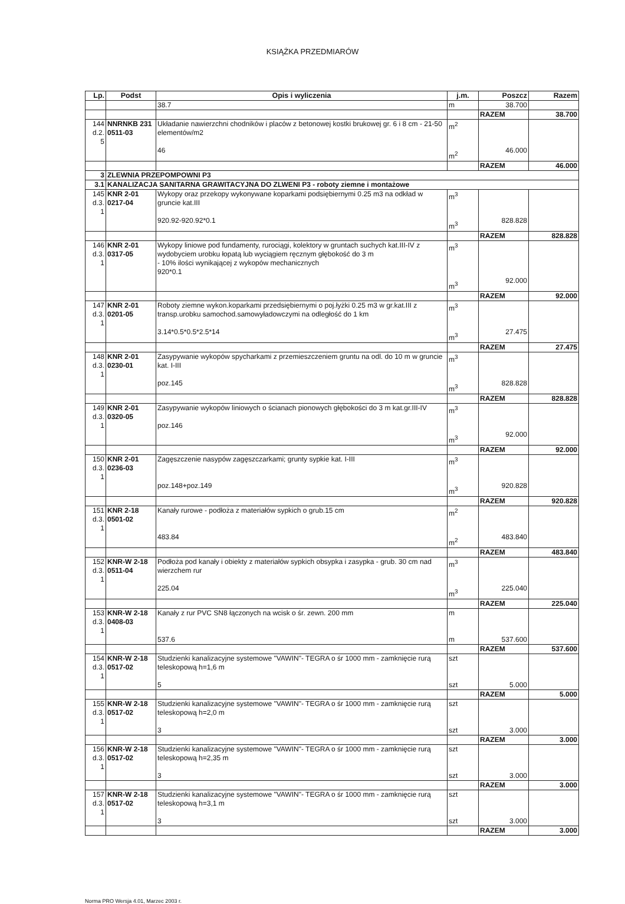KSIĄŻKA PRZEDMIARÓW
| Lp. | Podst | Opis i wyliczenia | j.m. | Poszcz | Razem |
| --- | --- | --- | --- | --- | --- |
| | | 38.7 | m | 38.700 | |
| | | | | RAZEM | 38.700 |
| 144 d.2. 5 | NNRNKB 231 0511-03 | Układanie nawierzchni chodników i placów z betonowej kostki brukowej gr. 6 i 8 cm - 21-50 elementów/m2 46 | m<sup>2</sup> m<sup>2</sup> | 46.000 | |
| | | | | RAZEM | 46.000 |
| 3 | ZLEWNIA PRZEPOMPOWNI P3 | | | | |
| 3.1 | KANALIZACJA SANITARNA GRAWITACYJNA DO ZLWENI P3 - roboty ziemne i montażowe | | | | |
| 145 d.3. 1 | KNR 2-01 0217-04 | Wykopy oraz przekopy wykonywane koparkami podsiębiernymi 0.25 m3 na odkład w gruncie kat.III 920.92-920.92*0.1 | m<sup>3</sup> m<sup>3</sup> | 828.828 | |
| | | | | RAZEM | 828.828 |
| 146 d.3. 1 | KNR 2-01 0317-05 | Wykopy liniowe pod fundamenty, rurociągi, kolektory w gruntach suchych kat.III-IV z wydobyciem urobku łopatą lub wyciągiem ręcznym głębokość do 3 m - 10% ilości wynikającej z wykopów mechanicznych 920*0.1 | m<sup>3</sup> m<sup>3</sup> | 92.000 | |
| | | | | RAZEM | 92.000 |
| 147 d.3. 1 | KNR 2-01 0201-05 | Roboty ziemne wykon.koparkami przedsiębiernymi o poj.łyżki 0.25 m3 w gr.kat.III z transp.urobku samochod.samowyładowczymi na odległość do 1 km 3.14*0.5*0.5*2.5*14 | m<sup>3</sup> m<sup>3</sup> | 27.475 | |
| | | | | RAZEM | 27.475 |
| 148 d.3. 1 | KNR 2-01 0230-01 | Zasypywanie wykopów spycharkami z przemieszczeniem gruntu na odl. do 10 m w gruncie kat. I-III poz.145 | m<sup>3</sup> m<sup>3</sup> | 828.828 | |
| | | | | RAZEM | 828.828 |
| 149 d.3. 1 | KNR 2-01 0320-05 | Zasypywanie wykopów liniowych o ścianach pionowych głębokości do 3 m kat.gr.III-IV poz.146 | m<sup>3</sup> m<sup>3</sup> | 92.000 | |
| | | | | RAZEM | 92.000 |
| 150 d.3. 1 | KNR 2-01 0236-03 | Zagęszczenie nasypów zagęszczarkami; grunty sypkie kat. I-III poz.148+poz.149 | m<sup>3</sup> m<sup>3</sup> | 920.828 | |
| | | | | RAZEM | 920.828 |
| 151 d.3. 1 | KNR 2-18 0501-02 | Kanały rurowe - podłoża z materiałów sypkich o grub.15 cm 483.84 | m<sup>2</sup> m<sup>2</sup> | 483.840 | |
| | | | | RAZEM | 483.840 |
| 152 d.3. 1 | KNR-W 2-18 0511-04 | Podłoża pod kanały i obiekty z materiałów sypkich obsypka i zasypka - grub. 30 cm nad wierzchem rur 225.04 | m<sup>3</sup> m<sup>3</sup> | 225.040 | |
| | | | | RAZEM | 225.040 |
| 153 d.3. 1 | KNR-W 2-18 0408-03 | Kanały z rur PVC SN8 łączonych na wcisk o śr. zewn. 200 mm 537.6 | m m | 537.600 | |
| | | | | RAZEM | 537.600 |
| 154 d.3. 1 | KNR-W 2-18 0517-02 | Studzienki kanalizacyjne systemowe "VAWIN"- TEGRA o śr 1000 mm - zamknięcie rurą teleskopową h=1,6 m 5 | szt szt | 5.000 | |
| | | | | RAZEM | 5.000 |
| 155 d.3. 1 | KNR-W 2-18 0517-02 | Studzienki kanalizacyjne systemowe "VAWIN"- TEGRA o śr 1000 mm - zamknięcie rurą teleskopową h=2,0 m 3 | szt szt | 3.000 | |
| | | | | RAZEM | 3.000 |
| 156 d.3. 1 | KNR-W 2-18 0517-02 | Studzienki kanalizacyjne systemowe "VAWIN"- TEGRA o śr 1000 mm - zamknięcie rurą teleskopową h=2,35 m 3 | szt szt | 3.000 | |
| | | | | RAZEM | 3.000 |
| 157 d.3. 1 | KNR-W 2-18 0517-02 | Studzienki kanalizacyjne systemowe "VAWIN"- TEGRA o śr 1000 mm - zamknięcie rurą teleskopową h=3,1 m 3 | szt szt | 3.000 | |
| | | | | RAZEM | 3.000 |
Norma PRO Wersja 4.01, Marzec 2003 r.